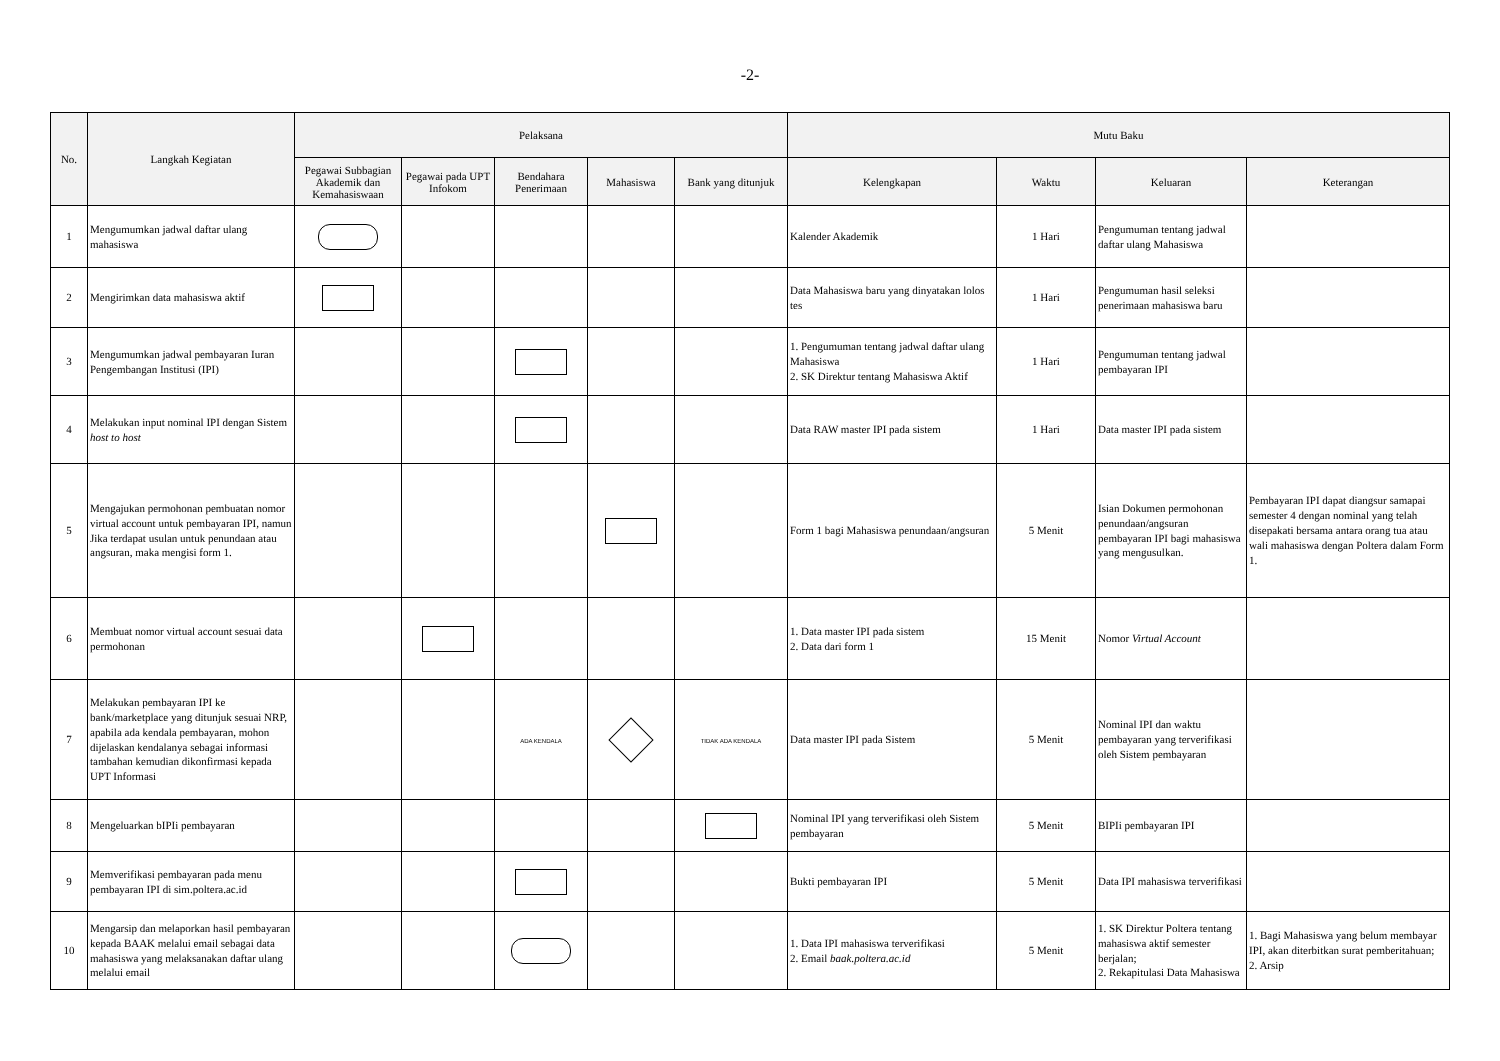-2-
| No. | Langkah Kegiatan | Pelaksana | | | | | Mutu Baku | | | |
| --- | --- | --- | --- | --- | --- | --- | --- | --- | --- | --- |
| | | Pegawai Subbagian Akademik dan Kemahasiswaan | Pegawai pada UPT Infokom | Bendahara Penerimaan | Mahasiswa | Bank yang ditunjuk | Kelengkapan | Waktu | Keluaran | Keterangan |
| 1 | Mengumumkan jadwal daftar ulang mahasiswa | | | | | | Kalender Akademik | 1 Hari | Pengumuman tentang jadwal daftar ulang Mahasiswa | |
| 2 | Mengirimkan data mahasiswa aktif | | | | | | Data Mahasiswa baru yang dinyatakan lolos tes | 1 Hari | Pengumuman hasil seleksi penerimaan mahasiswa baru | |
| 3 | Mengumumkan jadwal pembayaran Iuran Pengembangan Institusi (IPI) | | | | | | 1. Pengumuman tentang jadwal daftar ulang Mahasiswa 2. SK Direktur tentang Mahasiswa Aktif | 1 Hari | Pengumuman tentang jadwal pembayaran IPI | |
| 4 | Melakukan input nominal IPI dengan Sistem host to host | | | | | | Data RAW master IPI pada sistem | 1 Hari | Data master IPI pada sistem | |
| 5 | Mengajukan permohonan pembuatan nomor virtual account untuk pembayaran IPI, namun Jika terdapat usulan untuk penundaan atau angsuran, maka mengisi form 1. | | | | | | Form 1 bagi Mahasiswa penundaan/angsuran | 5 Menit | Isian Dokumen permohonan penundaan/angsuran pembayaran IPI bagi mahasiswa yang mengusulkan. | Pembayaran IPI dapat diangsur samapai semester 4 dengan nominal yang telah disepakati bersama antara orang tua atau wali mahasiswa dengan Poltera dalam Form 1. |
| 6 | Membuat nomor virtual account sesuai data permohonan | | | | | | 1. Data master IPI pada sistem 2. Data dari form 1 | 15 Menit | Nomor Virtual Account | |
| 7 | Melakukan pembayaran IPI ke bank/marketplace yang ditunjuk sesuai NRP, apabila ada kendala pembayaran, mohon dijelaskan kendalanya sebagai informasi tambahan kemudian dikonfirmasi kepada UPT Informasi | | | ADA KENDALA | | TIDAK ADA KENDALA | Data master IPI pada Sistem | 5 Menit | Nominal IPI dan waktu pembayaran yang terverifikasi oleh Sistem pembayaran | |
| 8 | Mengeluarkan bIPIi pembayaran | | | | | | Nominal IPI yang terverifikasi oleh Sistem pembayaran | 5 Menit | BIPIi pembayaran IPI | |
| 9 | Memverifikasi pembayaran pada menu pembayaran IPI di sim.poltera.ac.id | | | | | | Bukti pembayaran IPI | 5 Menit | Data IPI mahasiswa terverifikasi | |
| 10 | Mengarsip dan melaporkan hasil pembayaran kepada BAAK melalui email sebagai data mahasiswa yang melaksanakan daftar ulang melalui email | | | | | | 1. Data IPI mahasiswa terverifikasi 2. Email baak.poltera.ac.id | 5 Menit | 1. SK Direktur Poltera tentang mahasiswa aktif semester berjalan; 2. Rekapitulasi Data Mahasiswa | 1. Bagi Mahasiswa yang belum membayar IPI, akan diterbitkan surat pemberitahuan; 2. Arsip |